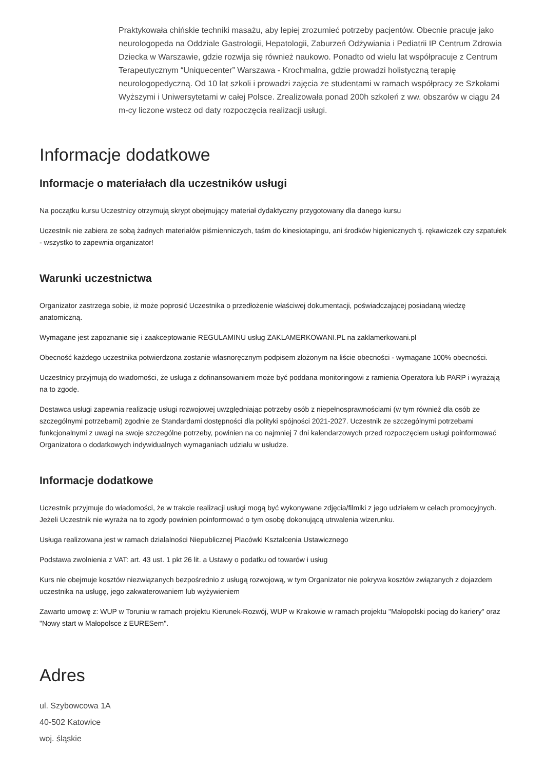Praktykowała chińskie techniki masażu, aby lepiej zrozumieć potrzeby pacjentów. Obecnie pracuje jako neurologopeda na Oddziale Gastrologii, Hepatologii, Zaburzeń Odżywiania i Pediatrii IP Centrum Zdrowia Dziecka w Warszawie, gdzie rozwija się również naukowo. Ponadto od wielu lat współpracuje z Centrum Terapeutycznym “Uniquecenter” Warszawa - Krochmalna, gdzie prowadzi holistyczną terapię neurologopedyczną. Od 10 lat szkoli i prowadzi zajęcia ze studentami w ramach współpracy ze Szkołami Wyższymi i Uniwersytetami w całej Polsce. Zrealizowała ponad 200h szkoleń z ww. obszarów w ciągu 24 m-cy liczone wstecz od daty rozpoczęcia realizacji usługi.
Informacje dodatkowe
Informacje o materiałach dla uczestników usługi
Na początku kursu Uczestnicy otrzymują skrypt obejmujący materiał dydaktyczny przygotowany dla danego kursu
Uczestnik nie zabiera ze sobą żadnych materiałów piśmienniczych, taśm do kinesiotapingu, ani środków higienicznych tj. rękawiczek czy szpatułek - wszystko to zapewnia organizator!
Warunki uczestnictwa
Organizator zastrzega sobie, iż może poprosić Uczestnika o przedłożenie właściwej dokumentacji, poświadczającej posiadaną wiedzę anatomiczną.
Wymagane jest zapoznanie się i zaakceptowanie REGULAMINU usług ZAKLAMERKOWANI.PL na zaklamerkowani.pl
Obecność każdego uczestnika potwierdzona zostanie własnoręcznym podpisem złożonym na liście obecności - wymagane 100% obecności.
Uczestnicy przyjmują do wiadomości, że usługa z dofinansowaniem może być poddana monitoringowi z ramienia Operatora lub PARP i wyrażają na to zgodę.
Dostawca usługi zapewnia realizację usługi rozwojowej uwzględniając potrzeby osób z niepełnosprawnościami (w tym również dla osób ze szczególnymi potrzebami) zgodnie ze Standardami dostępności dla polityki spójności 2021-2027. Uczestnik ze szczególnymi potrzebami funkcjonalnymi z uwagi na swoje szczególne potrzeby, powinien na co najmniej 7 dni kalendarzowych przed rozpoczęciem usługi poinformować Organizatora o dodatkowych indywidualnych wymaganiach udziału w usłudze.
Informacje dodatkowe
Uczestnik przyjmuje do wiadomości, że w trakcie realizacji usługi mogą być wykonywane zdjęcia/filmiki z jego udziałem w celach promocyjnych. Jeżeli Uczestnik nie wyraża na to zgody powinien poinformować o tym osobę dokonującą utrwalenia wizerunku.
Usługa realizowana jest w ramach działalności Niepublicznej Placówki Kształcenia Ustawicznego
Podstawa zwolnienia z VAT: art. 43 ust. 1 pkt 26 lit. a Ustawy o podatku od towarów i usług
Kurs nie obejmuje kosztów niezwiązanych bezpośrednio z usługą rozwojową, w tym Organizator nie pokrywa kosztów związanych z dojazdem uczestnika na usługę, jego zakwaterowaniem lub wyżywieniem
Zawarto umowę z: WUP w Toruniu w ramach projektu Kierunek-Rozwój, WUP w Krakowie w ramach projektu "Małopolski pociąg do kariery" oraz "Nowy start w Małopolsce z EURESem".
Adres
ul. Szybowcowa 1A
40-502 Katowice
woj. śląskie